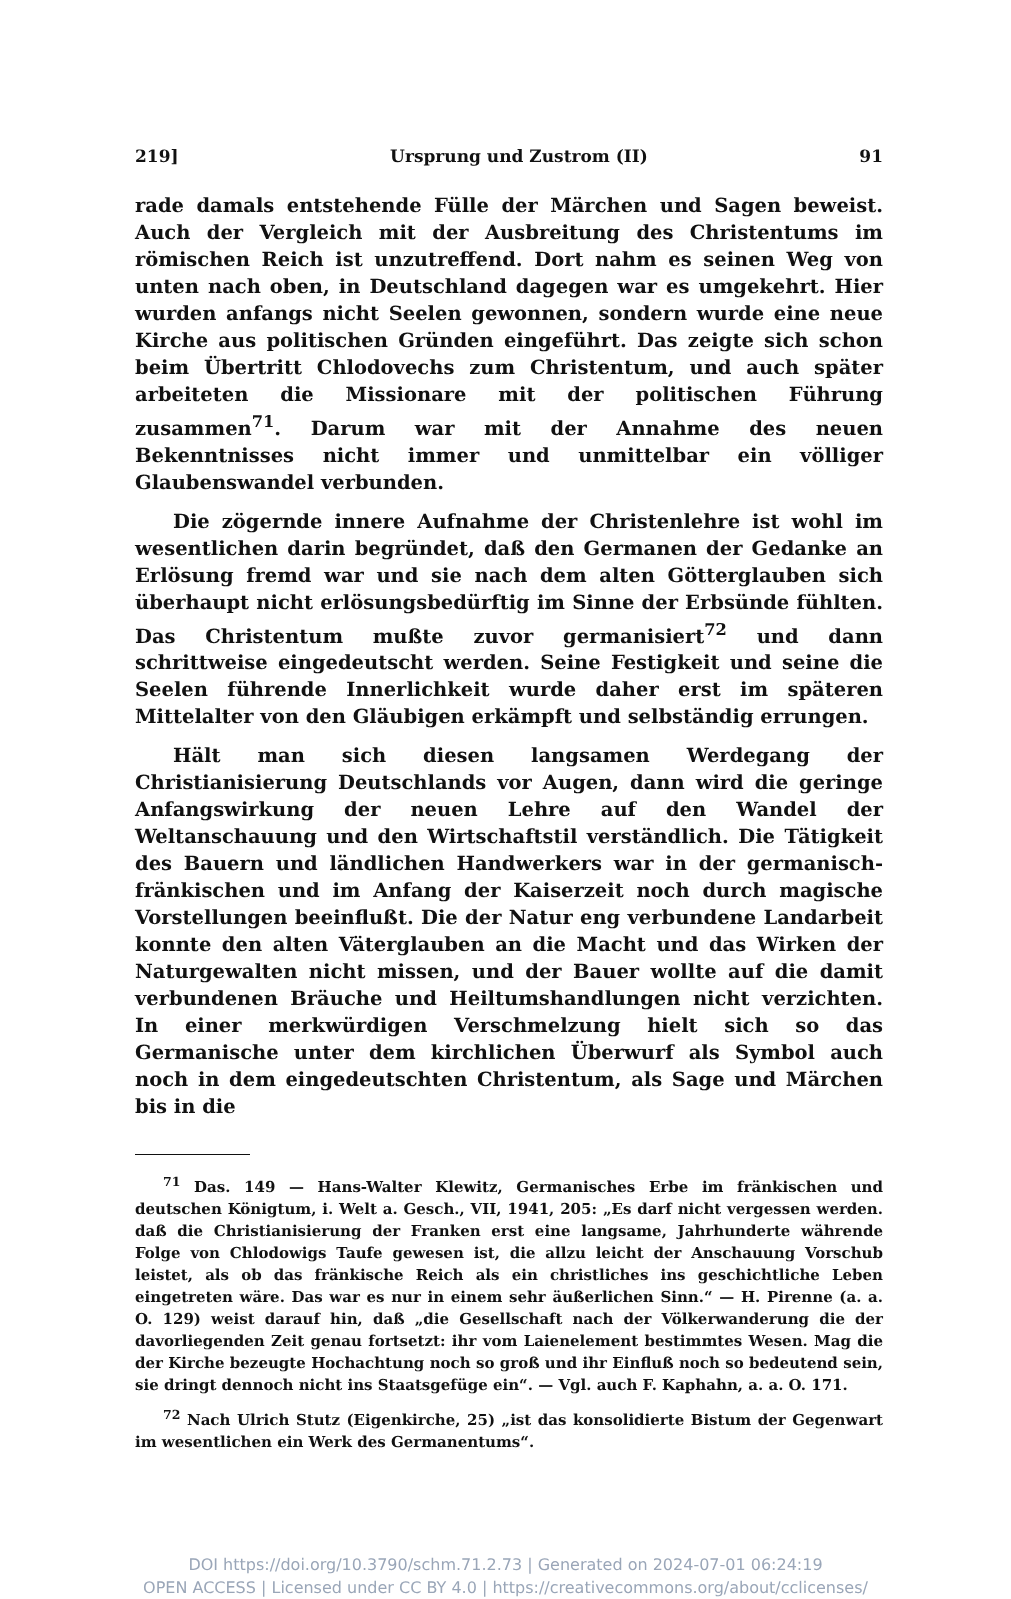219] Ursprung und Zustrom (II) 91
rade damals entstehende Fülle der Märchen und Sagen beweist. Auch der Vergleich mit der Ausbreitung des Christentums im römischen Reich ist unzutreffend. Dort nahm es seinen Weg von unten nach oben, in Deutschland dagegen war es umgekehrt. Hier wurden anfangs nicht Seelen gewonnen, sondern wurde eine neue Kirche aus politischen Gründen eingeführt. Das zeigte sich schon beim Übertritt Chlodovechs zum Christentum, und auch später arbeiteten die Missionare mit der politischen Führung zusammen<sup>71</sup>. Darum war mit der Annahme des neuen Bekenntnisses nicht immer und unmittelbar ein völliger Glaubenswandel verbunden.
Die zögernde innere Aufnahme der Christenlehre ist wohl im wesentlichen darin begründet, daß den Germanen der Gedanke an Erlösung fremd war und sie nach dem alten Götterglauben sich überhaupt nicht erlösungsbedürftig im Sinne der Erbsünde fühlten. Das Christentum mußte zuvor germanisiert<sup>72</sup> und dann schrittweise eingedeutscht werden. Seine Festigkeit und seine die Seelen führende Innerlichkeit wurde daher erst im späteren Mittelalter von den Gläubigen erkämpft und selbständig errungen.
Hält man sich diesen langsamen Werdegang der Christianisierung Deutschlands vor Augen, dann wird die geringe Anfangswirkung der neuen Lehre auf den Wandel der Weltanschauung und den Wirtschaftstil verständlich. Die Tätigkeit des Bauern und ländlichen Handwerkers war in der germanisch-fränkischen und im Anfang der Kaiserzeit noch durch magische Vorstellungen beeinflußt. Die der Natur eng verbundene Landarbeit konnte den alten Väterglauben an die Macht und das Wirken der Naturgewalten nicht missen, und der Bauer wollte auf die damit verbundenen Bräuche und Heiltumshandlungen nicht verzichten. In einer merkwürdigen Verschmelzung hielt sich so das Germanische unter dem kirchlichen Überwurf als Symbol auch noch in dem eingedeutschten Christentum, als Sage und Märchen bis in die
<sup>71</sup> Das. 149 — Hans-Walter Klewitz, Germanisches Erbe im fränkischen und deutschen Königtum, i. Welt a. Gesch., VII, 1941, 205: „Es darf nicht vergessen werden. daß die Christianisierung der Franken erst eine langsame, Jahrhunderte währende Folge von Chlodowigs Taufe gewesen ist, die allzu leicht der Anschauung Vorschub leistet, als ob das fränkische Reich als ein christliches ins geschichtliche Leben eingetreten wäre. Das war es nur in einem sehr äußerlichen Sinn.“ — H. Pirenne (a. a. O. 129) weist darauf hin, daß „die Gesellschaft nach der Völkerwanderung die der davorliegenden Zeit genau fortsetzt: ihr vom Laienelement bestimmtes Wesen. Mag die der Kirche bezeugte Hochachtung noch so groß und ihr Einfluß noch so bedeutend sein, sie dringt dennoch nicht ins Staatsgefüge ein“. — Vgl. auch F. Kaphahn, a. a. O. 171.
<sup>72</sup> Nach Ulrich Stutz (Eigenkirche, 25) „ist das konsolidierte Bistum der Gegenwart im wesentlichen ein Werk des Germanentums“.
DOI https://doi.org/10.3790/schm.71.2.73 | Generated on 2024-07-01 06:24:19
OPEN ACCESS | Licensed under CC BY 4.0 | https://creativecommons.org/about/cclicenses/